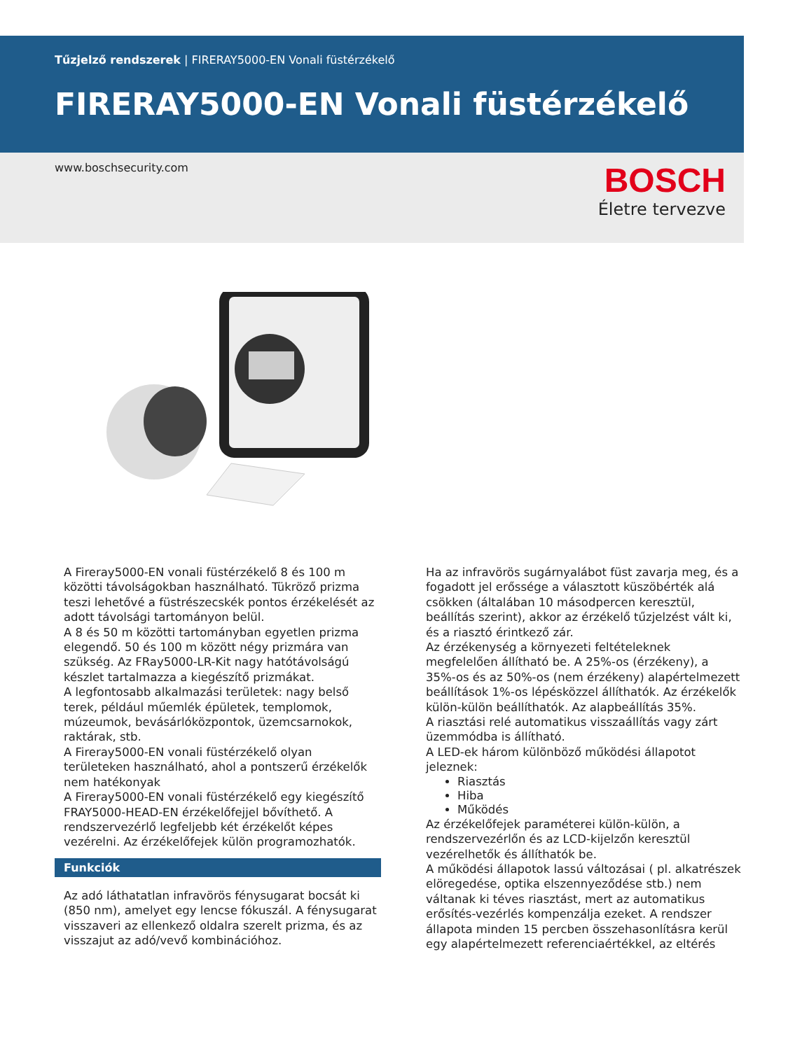Tűzjelző rendszerek | FIRERAY5000-EN Vonali füstérzékelő
FIRERAY5000-EN Vonali füstérzékelő
www.boschsecurity.com
BOSCH
Életre tervezve
A Fireray5000-EN vonali füstérzékelő 8 és 100 m közötti távolságokban használható. Tükröző prizma teszi lehetővé a füstrészecskék pontos érzékelését az adott távolsági tartományon belül.
A 8 és 50 m közötti tartományban egyetlen prizma elegendő. 50 és 100 m között négy prizmára van szükség. Az FRay5000-LR-Kit nagy hatótávolságú készlet tartalmazza a kiegészítő prizmákat.
A legfontosabb alkalmazási területek: nagy belső terek, például műemlék épületek, templomok, múzeumok, bevásárlóközpontok, üzemcsarnokok, raktárak, stb.
A Fireray5000-EN vonali füstérzékelő olyan területeken használható, ahol a pontszerű érzékelők nem hatékonyak
A Fireray5000-EN vonali füstérzékelő egy kiegészítő FRAY5000-HEAD-EN érzékelőfejjel bővíthető. A rendszervezérlő legfeljebb két érzékelőt képes vezérelni. Az érzékelőfejek külön programozhatók.
Funkciók
Az adó láthatatlan infravörös fénysugarat bocsát ki (850 nm), amelyet egy lencse fókuszál. A fénysugarat visszaveri az ellenkező oldalra szerelt prizma, és az visszajut az adó/vevő kombinációhoz.
Ha az infravörös sugárnyalábot füst zavarja meg, és a fogadott jel erőssége a választott küszöbérték alá csökken (általában 10 másodpercen keresztül, beállítás szerint), akkor az érzékelő tűzjelzést vált ki, és a riasztó érintkező zár.
Az érzékenység a környezeti feltételeknek megfelelően állítható be. A 25%-os (érzékeny), a 35%-os és az 50%-os (nem érzékeny) alapértelmezett beállítások 1%-os lépésközzel állíthatók. Az érzékelők külön-külön beállíthatók. Az alapbeállítás 35%.
A riasztási relé automatikus visszaállítás vagy zárt üzemmódba is állítható.
A LED-ek három különböző működési állapotot jeleznek:
Riasztás
Hiba
Működés
Az érzékelőfejek paraméterei külön-külön, a rendszervezérlőn és az LCD-kijelzőn keresztül vezérelhetők és állíthatók be.
A működési állapotok lassú változásai ( pl. alkatrészek elöregedése, optika elszennyeződése stb.) nem váltanak ki téves riasztást, mert az automatikus erősítés-vezérlés kompenzálja ezeket. A rendszer állapota minden 15 percben összehasonlításra kerül egy alapértelmezett referenciaértékkel, az eltérés